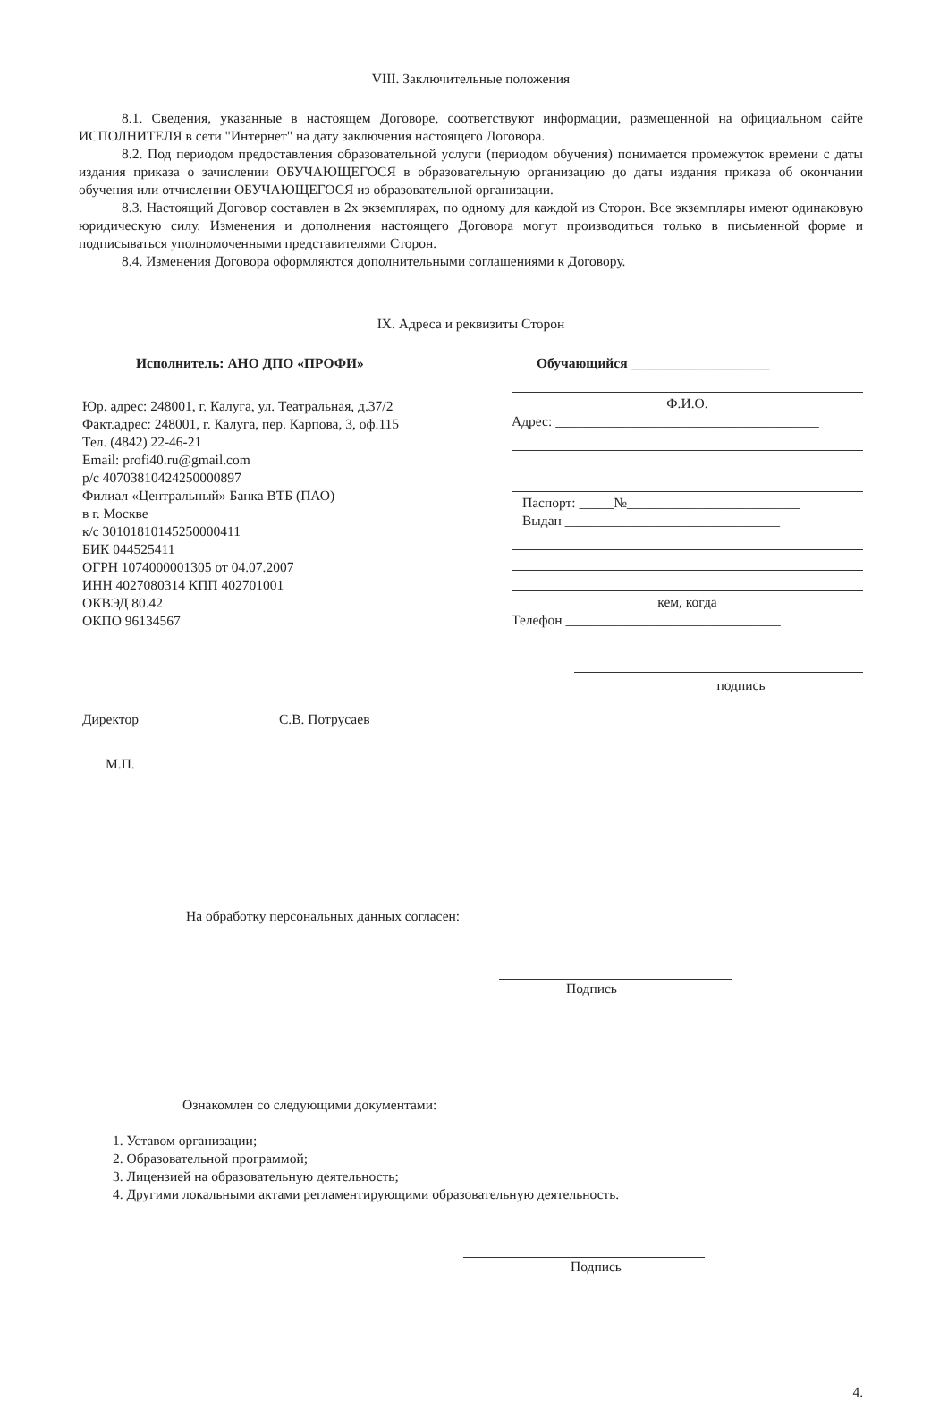VIII. Заключительные положения
8.1. Сведения, указанные в настоящем Договоре, соответствуют информации, размещенной на официальном сайте ИСПОЛНИТЕЛЯ в сети "Интернет" на дату заключения настоящего Договора.
8.2. Под периодом предоставления образовательной услуги (периодом обучения) понимается промежуток времени с даты издания приказа о зачислении ОБУЧАЮЩЕГОСЯ в образовательную организацию до даты издания приказа об окончании обучения или отчислении ОБУЧАЮЩЕГОСЯ из образовательной организации.
8.3. Настоящий Договор составлен в 2х экземплярах, по одному для каждой из Сторон. Все экземпляры имеют одинаковую юридическую силу. Изменения и дополнения настоящего Договора могут производиться только в письменной форме и подписываться уполномоченными представителями Сторон.
8.4. Изменения Договора оформляются дополнительными соглашениями к Договору.
IX. Адреса и реквизиты Сторон
Исполнитель: АНО ДПО «ПРОФИ»
Юр. адрес: 248001, г. Калуга, ул. Театральная, д.37/2
Факт.адрес: 248001, г. Калуга, пер. Карпова, 3, оф.115
Тел. (4842) 22-46-21
Email: profi40.ru@gmail.com
р/с 40703810424250000897
Филиал «Центральный» Банка ВТБ (ПАО)
в г. Москве
к/с 30101810145250000411
БИК 044525411
ОГРН 1074000001305 от 04.07.2007
ИНН 4027080314 КПП 402701001
ОКВЭД 80.42
ОКПО 96134567
Директор С.В. Потрусаев
М.П.
Обучающийся ____________________
Ф.И.О.
Адрес: ______________________________________
Паспорт: _____№_________________________
Выдан _______________________________
кем, когда
Телефон _______________________________
подпись
На обработку персональных данных согласен:
Подпись
Ознакомлен со следующими документами:
1. Уставом организации;
2. Образовательной программой;
3. Лицензией на образовательную деятельность;
4. Другими локальными актами регламентирующими образовательную деятельность.
Подпись
4.